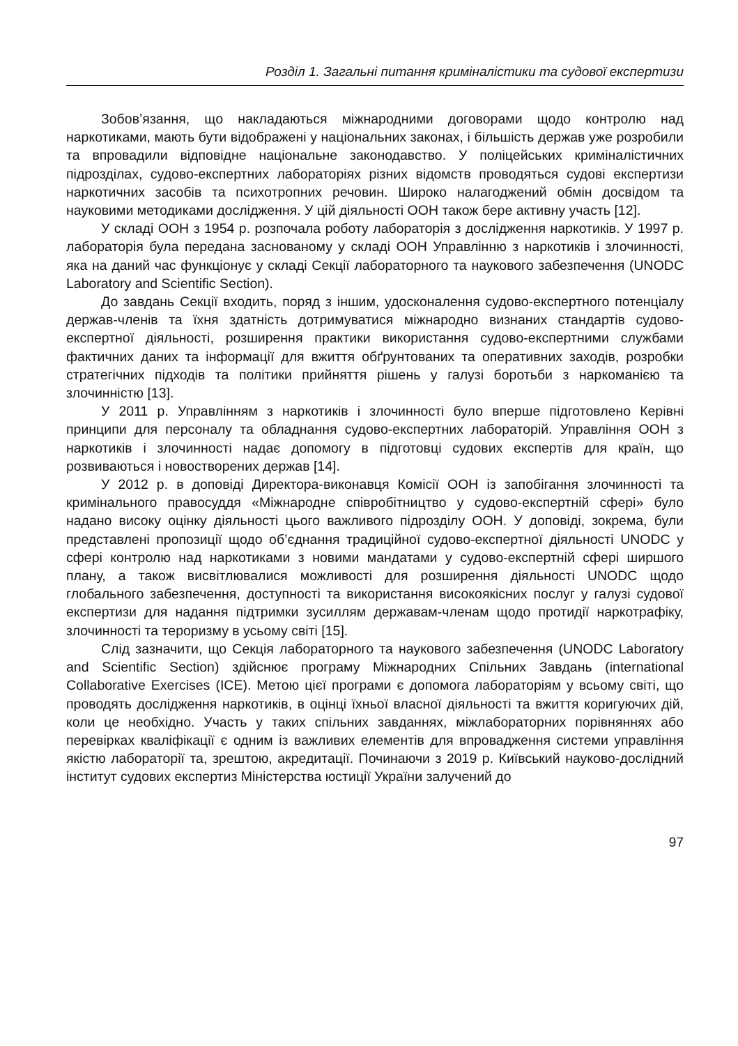Розділ 1. Загальні питання криміналістики та судової експертизи
Зобов’язання, що накладаються міжнародними договорами щодо контролю над наркотиками, мають бути відображені у національних законах, і більшість держав уже розробили та впровадили відповідне національне законодавство. У поліцейських криміналістичних підрозділах, судово-експертних лабораторіях різних відомств проводяться судові експертизи наркотичних засобів та психотропних речовин. Широко налагоджений обмін досвідом та науковими методиками дослідження. У цій діяльності ООН також бере активну участь [12].
У складі ООН з 1954 р. розпочала роботу лабораторія з дослідження наркотиків. У 1997 р. лабораторія була передана заснованому у складі ООН Управлінню з наркотиків і злочинності, яка на даний час функціонує у складі Секції лабораторного та наукового забезпечення (UNODC Laboratory and Scientific Section).
До завдань Секції входить, поряд з іншим, удосконалення судово-експертного потенціалу держав-членів та їхня здатність дотримуватися міжнародно визнаних стандартів судово-експертної діяльності, розширення практики використання судово-експертними службами фактичних даних та інформації для вжиття обґрунтованих та оперативних заходів, розробки стратегічних підходів та політики прийняття рішень у галузі боротьби з наркоманією та злочинністю [13].
У 2011 р. Управлінням з наркотиків і злочинності було вперше підготовлено Керівні принципи для персоналу та обладнання судово-експертних лабораторій. Управління ООН з наркотиків і злочинності надає допомогу в підготовці судових експертів для країн, що розвиваються і новостворених держав [14].
У 2012 р. в доповіді Директора-виконавця Комісії ООН із запобігання злочинності та кримінального правосуддя «Міжнародне співробітництво у судово-експертній сфері» було надано високу оцінку діяльності цього важливого підрозділу ООН. У доповіді, зокрема, були представлені пропозиції щодо об’єднання традиційної судово-експертної діяльності UNODC у сфері контролю над наркотиками з новими мандатами у судово-експертній сфері ширшого плану, а також висвітлювалися можливості для розширення діяльності UNODC щодо глобального забезпечення, доступності та використання високоякісних послуг у галузі судової експертизи для надання підтримки зусиллям державам-членам щодо протидії наркотрафіку, злочинності та тероризму в усьому світі [15].
Слід зазначити, що Секція лабораторного та наукового забезпечення (UNODC Laboratory and Scientific Section) здійснює програму Міжнародних Спільних Завдань (international Collaborative Exercises (ICE). Метою цієї програми є допомога лабораторіям у всьому світі, що проводять дослідження наркотиків, в оцінці їхньої власної діяльності та вжиття коригуючих дій, коли це необхідно. Участь у таких спільних завданнях, міжлабораторних порівняннях або перевірках кваліфікації є одним із важливих елементів для впровадження системи управління якістю лабораторії та, зрештою, акредитації. Починаючи з 2019 р. Київський науково-дослідний інститут судових експертиз Міністерства юстиції України залучений до
97